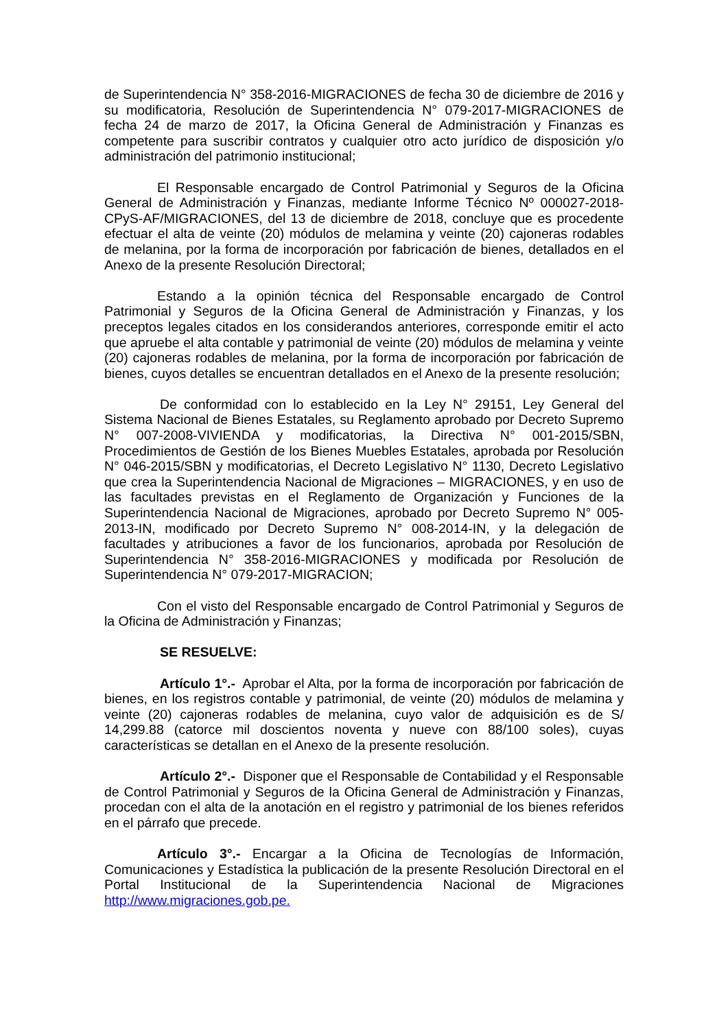de Superintendencia N° 358-2016-MIGRACIONES de fecha 30 de diciembre de 2016 y su modificatoria, Resolución de Superintendencia N° 079-2017-MIGRACIONES de fecha 24 de marzo de 2017, la Oficina General de Administración y Finanzas es competente para suscribir contratos y cualquier otro acto jurídico de disposición y/o administración del patrimonio institucional;
El Responsable encargado de Control Patrimonial y Seguros de la Oficina General de Administración y Finanzas, mediante Informe Técnico Nº 000027-2018-CPyS-AF/MIGRACIONES, del 13 de diciembre de 2018, concluye que es procedente efectuar el alta de veinte (20) módulos de melamina y veinte (20) cajoneras rodables de melanina, por la forma de incorporación por fabricación de bienes, detallados en el Anexo de la presente Resolución Directoral;
Estando a la opinión técnica del Responsable encargado de Control Patrimonial y Seguros de la Oficina General de Administración y Finanzas, y los preceptos legales citados en los considerandos anteriores, corresponde emitir el acto que apruebe el alta contable y patrimonial de veinte (20) módulos de melamina y veinte (20) cajoneras rodables de melanina, por la forma de incorporación por fabricación de bienes, cuyos detalles se encuentran detallados en el Anexo de la presente resolución;
De conformidad con lo establecido en la Ley N° 29151, Ley General del Sistema Nacional de Bienes Estatales, su Reglamento aprobado por Decreto Supremo N° 007-2008-VIVIENDA y modificatorias, la Directiva N° 001-2015/SBN, Procedimientos de Gestión de los Bienes Muebles Estatales, aprobada por Resolución N° 046-2015/SBN y modificatorias, el Decreto Legislativo N° 1130, Decreto Legislativo que crea la Superintendencia Nacional de Migraciones – MIGRACIONES, y en uso de las facultades previstas en el Reglamento de Organización y Funciones de la Superintendencia Nacional de Migraciones, aprobado por Decreto Supremo N° 005-2013-IN, modificado por Decreto Supremo N° 008-2014-IN, y la delegación de facultades y atribuciones a favor de los funcionarios, aprobada por Resolución de Superintendencia N° 358-2016-MIGRACIONES y modificada por Resolución de Superintendencia N° 079-2017-MIGRACION;
Con el visto del Responsable encargado de Control Patrimonial y Seguros de la Oficina de Administración y Finanzas;
SE RESUELVE:
Artículo 1°.- Aprobar el Alta, por la forma de incorporación por fabricación de bienes, en los registros contable y patrimonial, de veinte (20) módulos de melamina y veinte (20) cajoneras rodables de melanina, cuyo valor de adquisición es de S/ 14,299.88 (catorce mil doscientos noventa y nueve con 88/100 soles), cuyas características se detallan en el Anexo de la presente resolución.
Artículo 2°.- Disponer que el Responsable de Contabilidad y el Responsable de Control Patrimonial y Seguros de la Oficina General de Administración y Finanzas, procedan con el alta de la anotación en el registro y patrimonial de los bienes referidos en el párrafo que precede.
Artículo 3°.- Encargar a la Oficina de Tecnologías de Información, Comunicaciones y Estadística la publicación de la presente Resolución Directoral en el Portal Institucional de la Superintendencia Nacional de Migraciones http://www.migraciones.gob.pe.